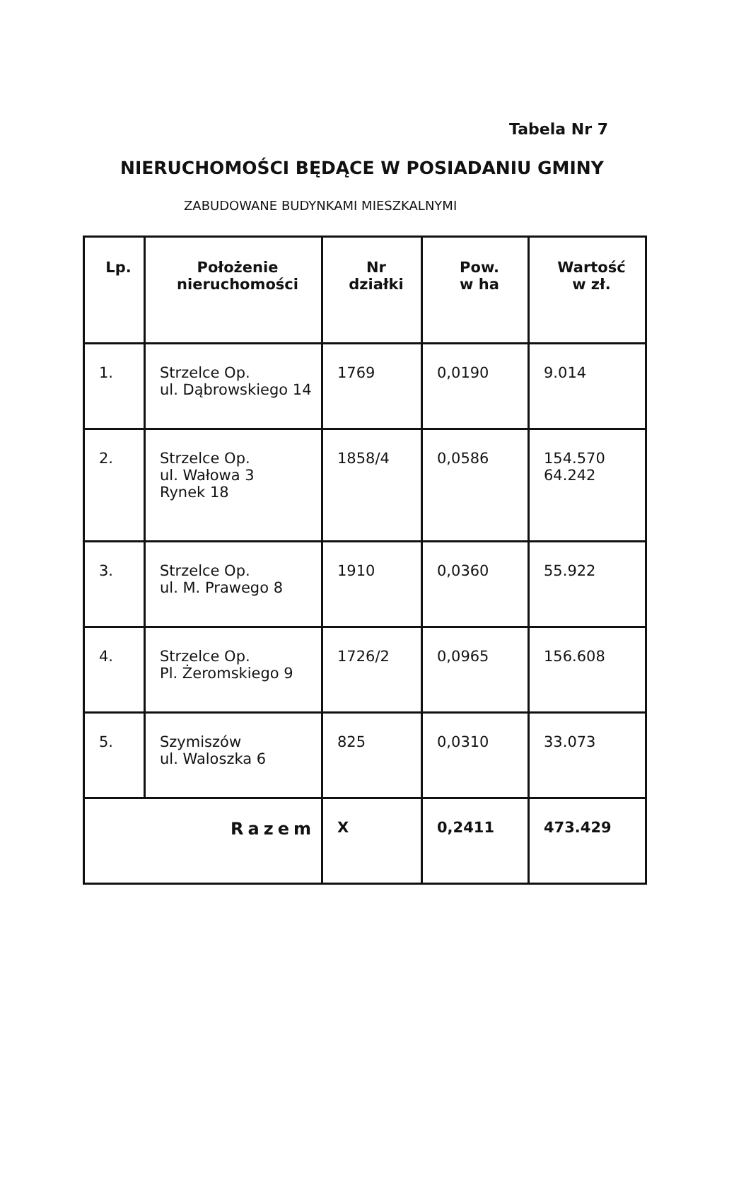Tabela Nr 7
NIERUCHOMOŚCI BĘDĄCE W POSIADANIU GMINY
ZABUDOWANE BUDYNKAMI MIESZKALNYMI
| Lp. | Położenie nieruchomości | Nr działki | Pow. w ha | Wartość w zł. |
| --- | --- | --- | --- | --- |
| 1. | Strzelce Op. ul. Dąbrowskiego 14 | 1769 | 0,0190 | 9.014 |
| 2. | Strzelce Op. ul. Wałowa 3 Rynek 18 | 1858/4 | 0,0586 | 154.570 64.242 |
| 3. | Strzelce Op. ul. M. Prawego 8 | 1910 | 0,0360 | 55.922 |
| 4. | Strzelce Op. Pl. Żeromskiego 9 | 1726/2 | 0,0965 | 156.608 |
| 5. | Szymiszów ul. Waloszka 6 | 825 | 0,0310 | 33.073 |
| Razem | | X | 0,2411 | 473.429 |